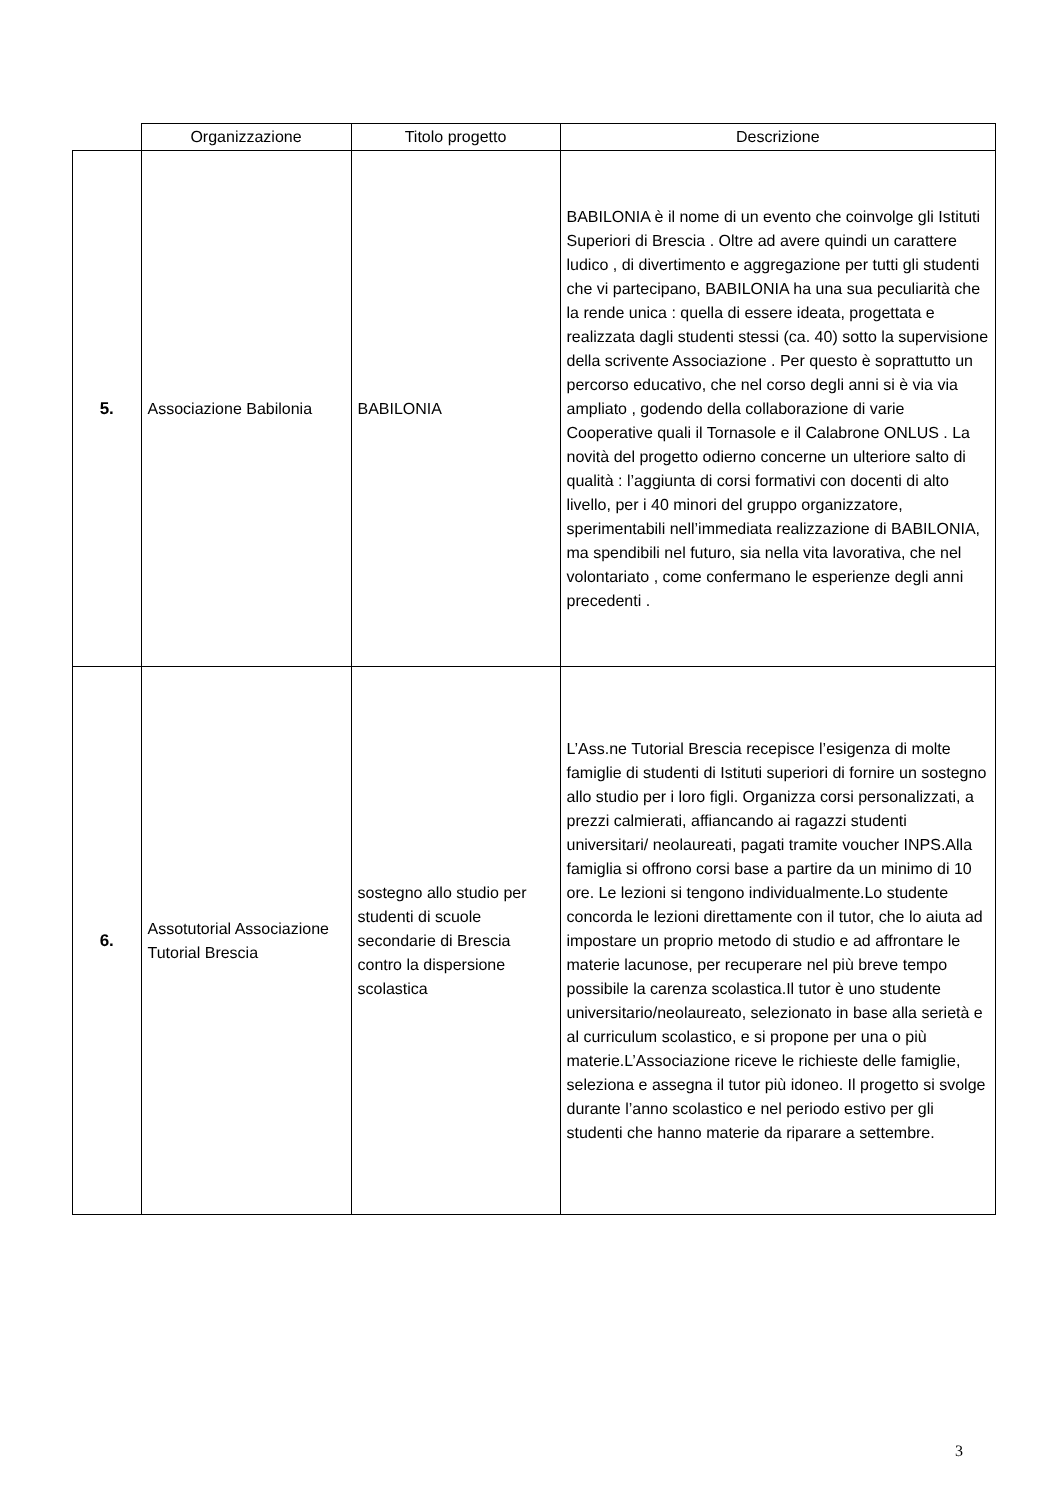| | Organizzazione | Titolo progetto | Descrizione |
| --- | --- | --- | --- |
| 5. | Associazione Babilonia | BABILONIA | BABILONIA è il nome di un evento che coinvolge gli Istituti Superiori di Brescia . Oltre ad avere quindi un carattere ludico , di divertimento e aggregazione per tutti gli studenti che vi partecipano, BABILONIA ha una sua peculiarità che la rende unica : quella di essere ideata, progettata e realizzata dagli studenti stessi (ca. 40) sotto la supervisione della scrivente Associazione . Per questo è soprattutto un percorso educativo, che nel corso degli anni si è via via ampliato , godendo della collaborazione di varie Cooperative quali il Tornasole e il Calabrone ONLUS . La novità del progetto odierno concerne un ulteriore salto di qualità : l’aggiunta di corsi formativi con docenti di alto livello, per i 40 minori del gruppo organizzatore, sperimentabili nell’immediata realizzazione di BABILONIA, ma spendibili nel futuro, sia nella vita lavorativa, che nel volontariato , come confermano le esperienze degli anni precedenti . |
| 6. | Assotutorial Associazione Tutorial Brescia | sostegno allo studio per studenti di scuole secondarie di Brescia contro la dispersione scolastica | L’Ass.ne Tutorial Brescia recepisce l’esigenza di molte famiglie di studenti di Istituti superiori di fornire un sostegno allo studio per i loro figli. Organizza corsi personalizzati, a prezzi calmierati, affiancando ai ragazzi studenti universitari/ neolaureati, pagati tramite voucher INPS.Alla famiglia si offrono corsi base a partire da un minimo di 10 ore. Le lezioni si tengono individualmente.Lo studente concorda le lezioni direttamente con il tutor, che lo aiuta ad impostare un proprio metodo di studio e ad affrontare le materie lacunose, per recuperare nel più breve tempo possibile la carenza scolastica.Il tutor è uno studente universitario/neolaureato, selezionato in base alla serietà e al curriculum scolastico, e si propone per una o più materie.L’Associazione riceve le richieste delle famiglie, seleziona e assegna il tutor più idoneo. Il progetto si svolge durante l’anno scolastico e nel periodo estivo per gli studenti che hanno materie da riparare a settembre. |
3